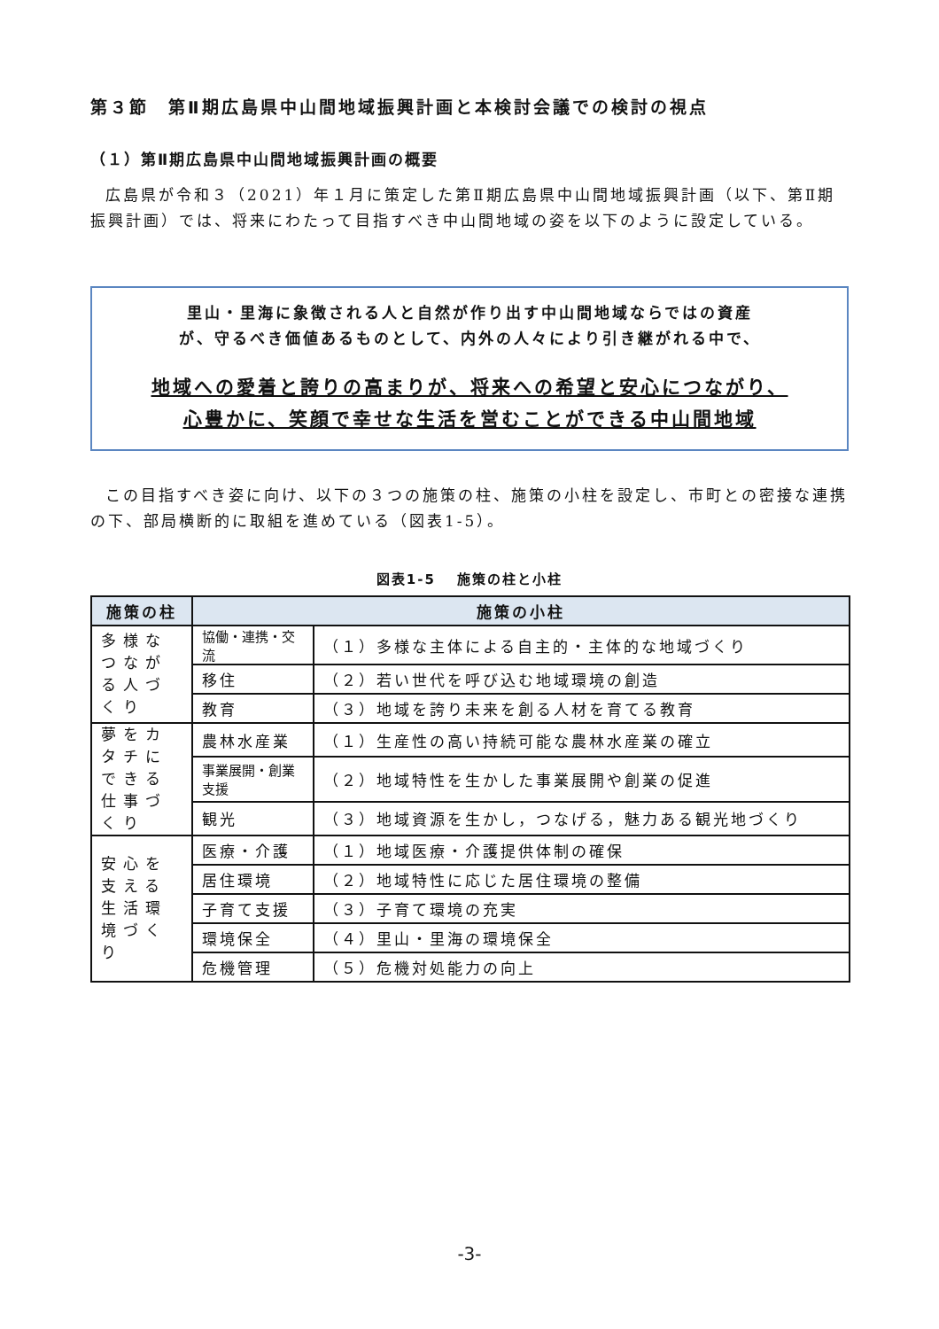第３節　第Ⅱ期広島県中山間地域振興計画と本検討会議での検討の視点
（１）第Ⅱ期広島県中山間地域振興計画の概要
広島県が令和３（2021）年１月に策定した第Ⅱ期広島県中山間地域振興計画（以下、第Ⅱ期振興計画）では、将来にわたって目指すべき中山間地域の姿を以下のように設定している。
里山・里海に象徴される人と自然が作り出す中山間地域ならではの資産
が、守るべき価値あるものとして、内外の人々により引き継がれる中で、
地域への愛着と誇りの高まりが、将来への希望と安心につながり、
心豊かに、笑顔で幸せな生活を営むことができる中山間地域
この目指すべき姿に向け、以下の３つの施策の柱、施策の小柱を設定し、市町との密接な連携の下、部局横断的に取組を進めている（図表1-5）。
図表1-5　 施策の柱と小柱
| 施策の柱 | 施策の小柱 | |
| --- | --- | --- |
| 多様なつながる人づくり | 協働・連携・交流 | （１）多様な主体による自主的・主体的な地域づくり |
| | 移住 | （２）若い世代を呼び込む地域環境の創造 |
| | 教育 | （３）地域を誇り未来を創る人材を育てる教育 |
| 夢をカタチにできる仕事づくり | 農林水産業 | （１）生産性の高い持続可能な農林水産業の確立 |
| | 事業展開・創業支援 | （２）地域特性を生かした事業展開や創業の促進 |
| | 観光 | （３）地域資源を生かし，つなげる，魅力ある観光地づくり |
| 安心を支える生活環境づくり | 医療・介護 | （１）地域医療・介護提供体制の確保 |
| | 居住環境 | （２）地域特性に応じた居住環境の整備 |
| | 子育て支援 | （３）子育て環境の充実 |
| | 環境保全 | （４）里山・里海の環境保全 |
| | 危機管理 | （５）危機対処能力の向上 |
-3-